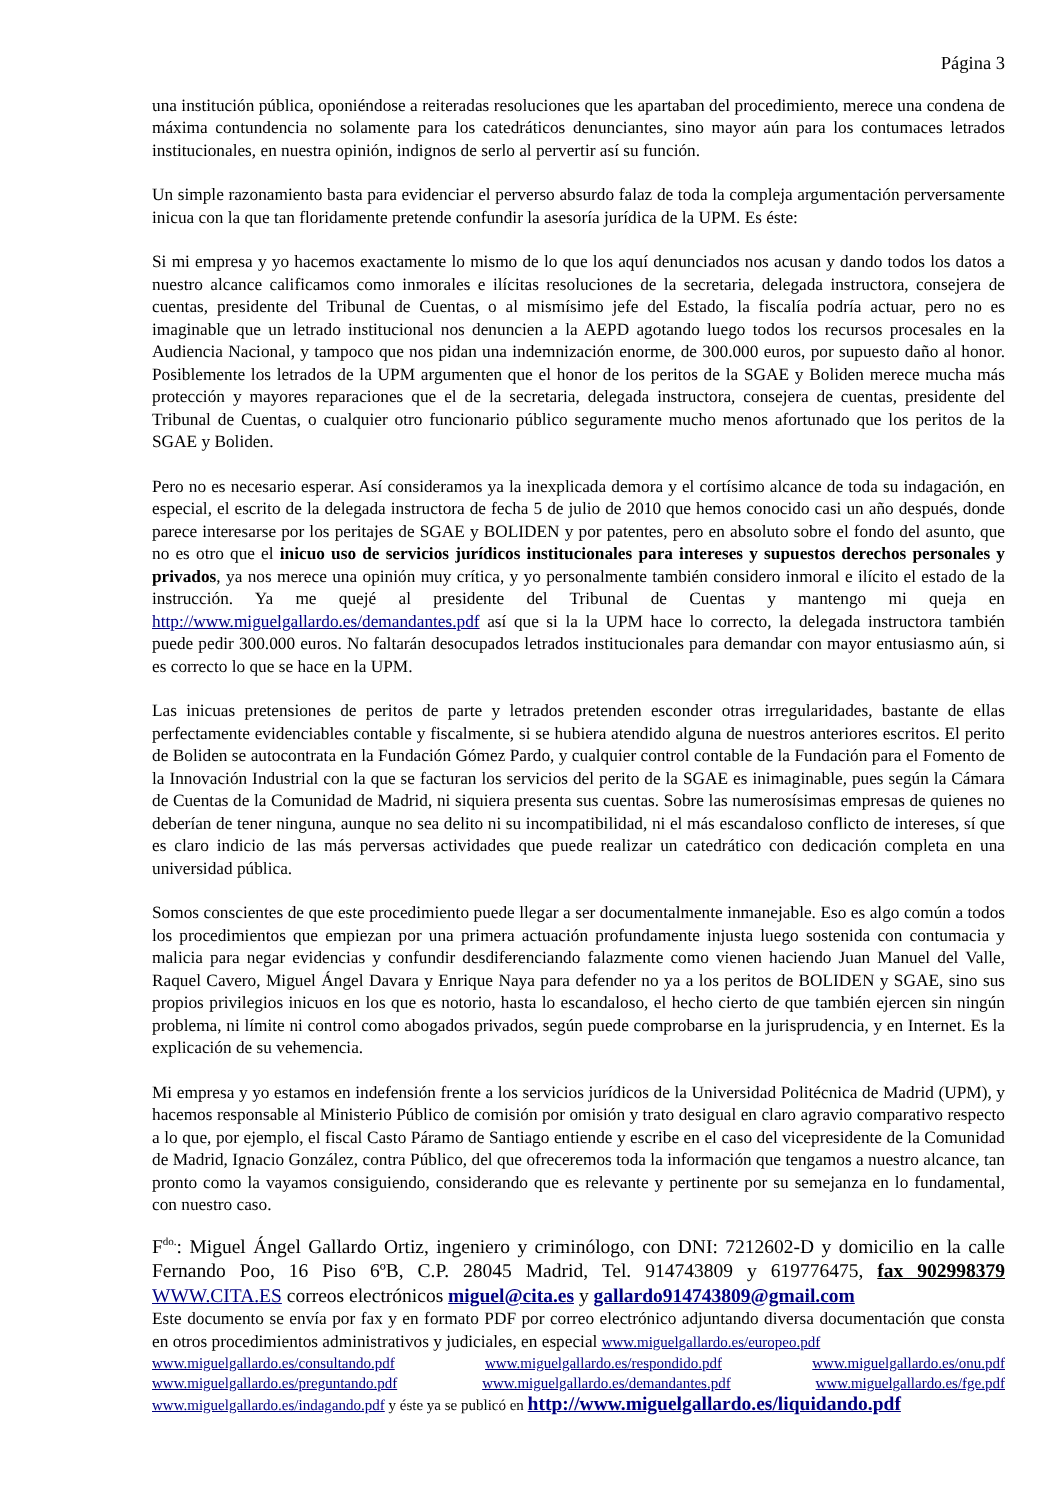Página 3
una institución pública, oponiéndose a reiteradas resoluciones que les apartaban del procedimiento, merece una condena de máxima contundencia no solamente para los catedráticos denunciantes, sino mayor aún para los contumaces letrados institucionales, en nuestra opinión, indignos de serlo al pervertir así su función.
Un simple razonamiento basta para evidenciar el perverso absurdo falaz de toda la compleja argumentación perversamente inicua con la que tan floridamente pretende confundir la asesoría jurídica de la UPM. Es éste:
Si mi empresa y yo hacemos exactamente lo mismo de lo que los aquí denunciados nos acusan y dando todos los datos a nuestro alcance calificamos como inmorales e ilícitas resoluciones de la secretaria, delegada instructora, consejera de cuentas, presidente del Tribunal de Cuentas, o al mismísimo jefe del Estado, la fiscalía podría actuar, pero no es imaginable que un letrado institucional nos denuncien a la AEPD agotando luego todos los recursos procesales en la Audiencia Nacional, y tampoco que nos pidan una indemnización enorme, de 300.000 euros, por supuesto daño al honor. Posiblemente los letrados de la UPM argumenten que el honor de los peritos de la SGAE y Boliden merece mucha más protección y mayores reparaciones que el de la secretaria, delegada instructora, consejera de cuentas, presidente del Tribunal de Cuentas, o cualquier otro funcionario público seguramente mucho menos afortunado que los peritos de la SGAE y Boliden.
Pero no es necesario esperar. Así consideramos ya la inexplicada demora y el cortísimo alcance de toda su indagación, en especial, el escrito de la delegada instructora de fecha 5 de julio de 2010 que hemos conocido casi un año después, donde parece interesarse por los peritajes de SGAE y BOLIDEN y por patentes, pero en absoluto sobre el fondo del asunto, que no es otro que el inicuo uso de servicios jurídicos institucionales para intereses y supuestos derechos personales y privados, ya nos merece una opinión muy crítica, y yo personalmente también considero inmoral e ilícito el estado de la instrucción. Ya me quejé al presidente del Tribunal de Cuentas y mantengo mi queja en http://www.miguelgallardo.es/demandantes.pdf así que si la la UPM hace lo correcto, la delegada instructora también puede pedir 300.000 euros. No faltarán desocupados letrados institucionales para demandar con mayor entusiasmo aún, si es correcto lo que se hace en la UPM.
Las inicuas pretensiones de peritos de parte y letrados pretenden esconder otras irregularidades, bastante de ellas perfectamente evidenciables contable y fiscalmente, si se hubiera atendido alguna de nuestros anteriores escritos. El perito de Boliden se autocontrata en la Fundación Gómez Pardo, y cualquier control contable de la Fundación para el Fomento de la Innovación Industrial con la que se facturan los servicios del perito de la SGAE es inimaginable, pues según la Cámara de Cuentas de la Comunidad de Madrid, ni siquiera presenta sus cuentas. Sobre las numerosísimas empresas de quienes no deberían de tener ninguna, aunque no sea delito ni su incompatibilidad, ni el más escandaloso conflicto de intereses, sí que es claro indicio de las más perversas actividades que puede realizar un catedrático con dedicación completa en una universidad pública.
Somos conscientes de que este procedimiento puede llegar a ser documentalmente inmanejable. Eso es algo común a todos los procedimientos que empiezan por una primera actuación profundamente injusta luego sostenida con contumacia y malicia para negar evidencias y confundir desdiferenciando falazmente como vienen haciendo Juan Manuel del Valle, Raquel Cavero, Miguel Ángel Davara y Enrique Naya para defender no ya a los peritos de BOLIDEN y SGAE, sino sus propios privilegios inicuos en los que es notorio, hasta lo escandaloso, el hecho cierto de que también ejercen sin ningún problema, ni límite ni control como abogados privados, según puede comprobarse en la jurisprudencia, y en Internet. Es la explicación de su vehemencia.
Mi empresa y yo estamos en indefensión frente a los servicios jurídicos de la Universidad Politécnica de Madrid (UPM), y hacemos responsable al Ministerio Público de comisión por omisión y trato desigual en claro agravio comparativo respecto a lo que, por ejemplo, el fiscal Casto Páramo de Santiago entiende y escribe en el caso del vicepresidente de la Comunidad de Madrid, Ignacio González, contra Público, del que ofreceremos toda la información que tengamos a nuestro alcance, tan pronto como la vayamos consiguiendo, considerando que es relevante y pertinente por su semejanza en lo fundamental, con nuestro caso.
F<sup>do.</sup>: Miguel Ángel Gallardo Ortiz, ingeniero y criminólogo, con DNI: 7212602-D y domicilio en la calle Fernando Poo, 16 Piso 6ºB, C.P. 28045 Madrid, Tel. 914743809 y 619776475, fax 902998379 WWW.CITA.ES correos electrónicos miguel@cita.es y gallardo914743809@gmail.com
Este documento se envía por fax y en formato PDF por correo electrónico adjuntando diversa documentación que consta en otros procedimientos administrativos y judiciales, en especial www.miguelgallardo.es/europeo.pdf
www.miguelgallardo.es/consultando.pdf www.miguelgallardo.es/respondido.pdf www.miguelgallardo.es/onu.pdf
www.miguelgallardo.es/preguntando.pdf www.miguelgallardo.es/demandantes.pdf www.miguelgallardo.es/fge.pdf
www.miguelgallardo.es/indagando.pdf y éste ya se publicó en http://www.miguelgallardo.es/liquidando.pdf